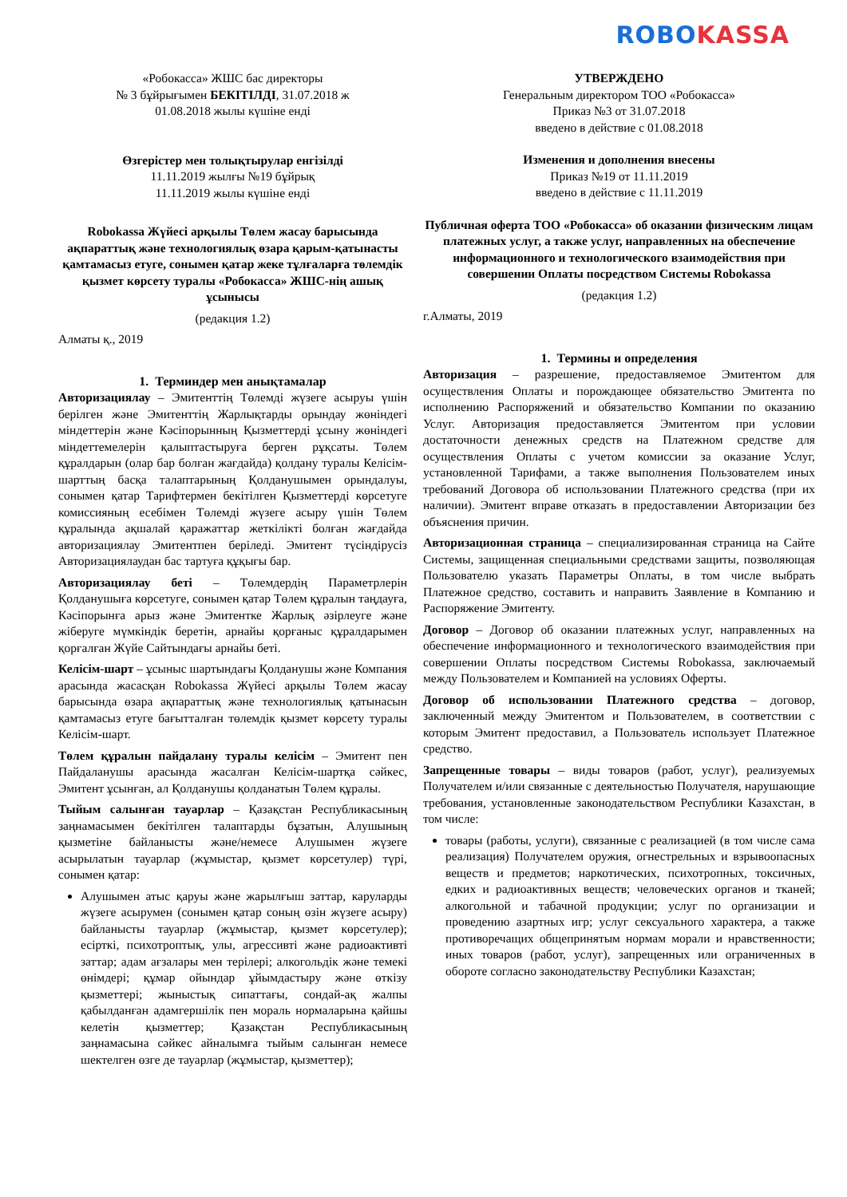ROBO KASSA
«Робокасса» ЖШС бас директоры
№ 3 бұйрығымен БЕКІТІЛДІ, 31.07.2018 ж
01.08.2018 жылы күшіне енді
Өзгерістер мен толықтырулар енгізілді
11.11.2019 жылғы №19 бұйрық
11.11.2019 жылы күшіне енді
Robokassa Жүйесі арқылы Төлем жасау барысында ақпараттық және технологиялық өзара қарым-қатынасты қамтамасыз етуге, сонымен қатар жеке тұлғаларға төлемдік қызмет көрсету туралы «Робокасса» ЖШС-нің ашық ұсынысы
(редакция 1.2)
Алматы қ., 2019
1. Терминдер мен анықтамалар
Авторизациялау – Эмитенттің Төлемді жүзеге асыруы үшін берілген және Эмитенттің Жарлықтарды орындау жөніндегі міндеттерін және Кәсіпорынның Қызметтерді ұсыну жөніндегі міндеттемелерін қалыптастыруға берген рұқсаты. Төлем құралдарын (олар бар болған жағдайда) қолдану туралы Келісім-шарттың басқа талаптарының Қолданушымен орындалуы, сонымен қатар Тарифтермен бекітілген Қызметтерді көрсетуге комиссияның есебімен Төлемді жүзеге асыру үшін Төлем құралында ақшалай қаражаттар жеткілікті болған жағдайда авторизациялау Эмитентпен беріледі. Эмитент түсіндірусіз Авторизациялаудан бас тартуға құқығы бар.
Авторизациялау беті – Төлемдердің Параметрлерін Қолданушыға көрсетуге, сонымен қатар Төлем құралын таңдауға, Кәсіпорынға арыз және Эмитентке Жарлық әзірлеуге және жіберуге мүмкіндік беретін, арнайы қорғаныс құралдарымен қорғалған Жүйе Сайтындағы арнайы беті.
Келісім-шарт – ұсыныс шартындағы Қолданушы және Компания арасында жасасқан Robokassa Жүйесі арқылы Төлем жасау барысында өзара ақпараттық және технологиялық қатынасын қамтамасыз етуге бағытталған төлемдік қызмет көрсету туралы Келісім-шарт.
Төлем құралын пайдалану туралы келісім – Эмитент пен Пайдаланушы арасында жасалған Келісім-шартқа сәйкес, Эмитент ұсынған, ал Қолданушы қолданатын Төлем құралы.
Тыйым салынған тауарлар – Қазақстан Республикасының заңнамасымен бекітілген талаптарды бұзатын, Алушының қызметіне байланысты және/немесе Алушымен жүзеге асырылатын тауарлар (жұмыстар, қызмет көрсетулер) түрі, сонымен қатар:
Алушымен атыс қаруы және жарылғыш заттар, каруларды жүзеге асырумен (сонымен қатар соның өзін жүзеге асыру) байланысты тауарлар (жұмыстар, қызмет көрсетулер); есірткі, психотроптық, улы, агрессивті және радиоактивті заттар; адам ағзалары мен терілері; алкогольдік және темекі өнімдері; құмар ойындар ұйымдастыру және өткізу қызметтері; жыныстық сипаттағы, сондай-ақ жалпы қабылданған адамгершілік пен мораль нормаларына қайшы келетін қызметтер; Қазақстан Республикасының заңнамасына сәйкес айналымға тыйым салынған немесе шектелген өзге де тауарлар (жұмыстар, қызметтер);
УТВЕРЖДЕНО
Генеральным директором ТОО «Робокасса»
Приказ №3 от 31.07.2018
введено в действие с 01.08.2018
Изменения и дополнения внесены
Приказ №19 от 11.11.2019
введено в действие с 11.11.2019
Публичная оферта ТОО «Робокасса» об оказании физическим лицам платежных услуг, а также услуг, направленных на обеспечение информационного и технологического взаимодействия при совершении Оплаты посредством Системы Robokassa
(редакция 1.2)
г.Алматы, 2019
1. Термины и определения
Авторизация – разрешение, предоставляемое Эмитентом для осуществления Оплаты и порождающее обязательство Эмитента по исполнению Распоряжений и обязательство Компании по оказанию Услуг. Авторизация предоставляется Эмитентом при условии достаточности денежных средств на Платежном средстве для осуществления Оплаты с учетом комиссии за оказание Услуг, установленной Тарифами, а также выполнения Пользователем иных требований Договора об использовании Платежного средства (при их наличии). Эмитент вправе отказать в предоставлении Авторизации без объяснения причин.
Авторизационная страница – специализированная страница на Сайте Системы, защищенная специальными средствами защиты, позволяющая Пользователю указать Параметры Оплаты, в том числе выбрать Платежное средство, составить и направить Заявление в Компанию и Распоряжение Эмитенту.
Договор – Договор об оказании платежных услуг, направленных на обеспечение информационного и технологического взаимодействия при совершении Оплаты посредством Системы Robokassa, заключаемый между Пользователем и Компанией на условиях Оферты.
Договор об использовании Платежного средства – договор, заключенный между Эмитентом и Пользователем, в соответствии с которым Эмитент предоставил, а Пользователь использует Платежное средство.
Запрещенные товары – виды товаров (работ, услуг), реализуемых Получателем и/или связанные с деятельностью Получателя, нарушающие требования, установленные законодательством Республики Казахстан, в том числе:
товары (работы, услуги), связанные с реализацией (в том числе сама реализация) Получателем оружия, огнестрельных и взрывоопасных веществ и предметов; наркотических, психотропных, токсичных, едких и радиоактивных веществ; человеческих органов и тканей; алкогольной и табачной продукции; услуг по организации и проведению азартных игр; услуг сексуального характера, а также противоречащих общепринятым нормам морали и нравственности; иных товаров (работ, услуг), запрещенных или ограниченных в обороте согласно законодательству Республики Казахстан;